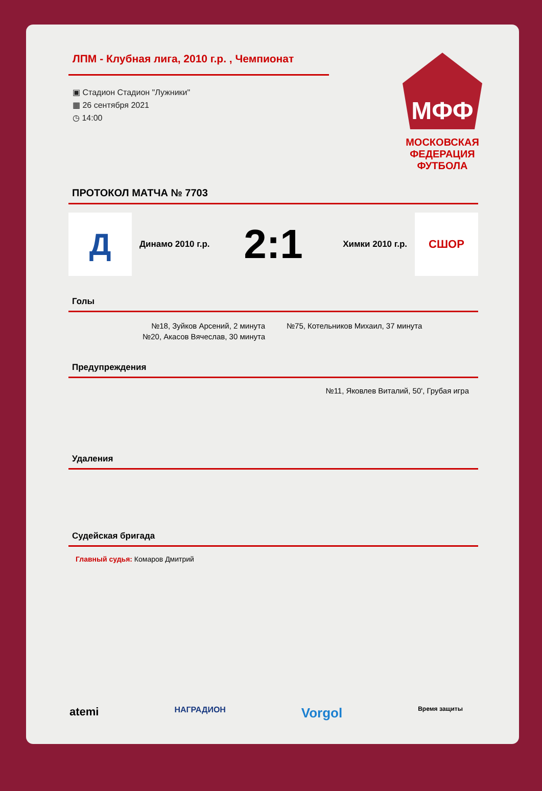ЛПМ - Клубная лига, 2010 г.р. , Чемпионат
▣ Стадион Стадион "Лужники"
▦ 26 сентября 2021
◷ 14:00
МФФ
МОСКОВСКАЯ
ФЕДЕРАЦИЯ
ФУТБОЛА
ПРОТОКОЛ МАТЧА № 7703
Д
Динамо 2010 г.р.
2:1
Химки 2010 г.р.
СШОР
Голы
№18, Зуйков Арсений, 2 минута
№20, Акасов Вячеслав, 30 минута
№75, Котельников Михаил, 37 минута
Предупреждения
№11, Яковлев Виталий, 50', Грубая игра
Удаления
Судейская бригада
Главный судья: Комаров Дмитрий
atemi НАГРАДИОН Vorgol Время защиты